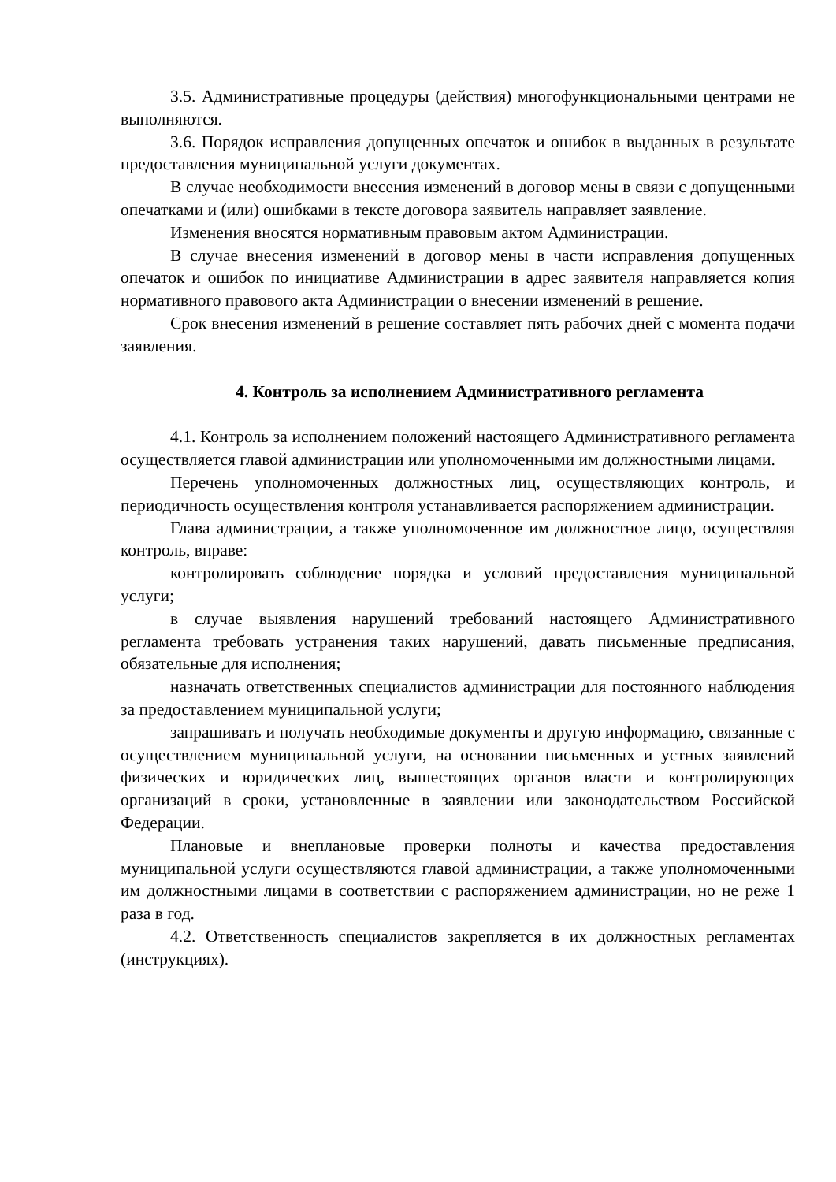3.5. Административные процедуры (действия) многофункциональными центрами не выполняются.
3.6. Порядок исправления допущенных опечаток и ошибок в выданных в результате предоставления муниципальной услуги документах.
В случае необходимости внесения изменений в договор мены в связи с допущенными опечатками и (или) ошибками в тексте договора заявитель направляет заявление.
Изменения вносятся нормативным правовым актом Администрации.
В случае внесения изменений в договор мены в части исправления допущенных опечаток и ошибок по инициативе Администрации в адрес заявителя направляется копия нормативного правового акта Администрации о внесении изменений в решение.
Срок внесения изменений в решение составляет пять рабочих дней с момента подачи заявления.
4. Контроль за исполнением Административного регламента
4.1. Контроль за исполнением положений настоящего Административного регламента осуществляется главой администрации или уполномоченными им должностными лицами.
Перечень уполномоченных должностных лиц, осуществляющих контроль, и периодичность осуществления контроля устанавливается распоряжением администрации.
Глава администрации, а также уполномоченное им должностное лицо, осуществляя контроль, вправе:
контролировать соблюдение порядка и условий предоставления муниципальной услуги;
в случае выявления нарушений требований настоящего Административного регламента требовать устранения таких нарушений, давать письменные предписания, обязательные для исполнения;
назначать ответственных специалистов администрации для постоянного наблюдения за предоставлением муниципальной услуги;
запрашивать и получать необходимые документы и другую информацию, связанные с осуществлением муниципальной услуги, на основании письменных и устных заявлений физических и юридических лиц, вышестоящих органов власти и контролирующих организаций в сроки, установленные в заявлении или законодательством Российской Федерации.
Плановые и внеплановые проверки полноты и качества предоставления муниципальной услуги осуществляются главой администрации, а также уполномоченными им должностными лицами в соответствии с распоряжением администрации, но не реже 1 раза в год.
4.2. Ответственность специалистов закрепляется в их должностных регламентах (инструкциях).